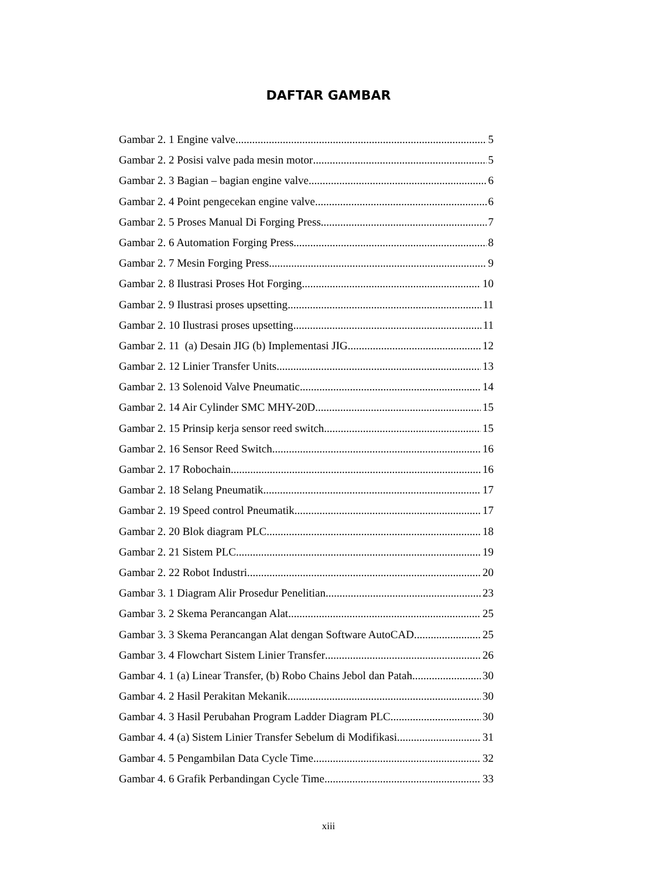DAFTAR GAMBAR
Gambar 2. 1 Engine valve 5
Gambar 2. 2 Posisi valve pada mesin motor 5
Gambar 2. 3 Bagian – bagian engine valve 6
Gambar 2. 4 Point pengecekan engine valve 6
Gambar 2. 5 Proses Manual Di Forging Press 7
Gambar 2. 6 Automation Forging Press 8
Gambar 2. 7 Mesin Forging Press 9
Gambar 2. 8 Ilustrasi Proses Hot Forging 10
Gambar 2. 9 Ilustrasi proses upsetting 11
Gambar 2. 10 Ilustrasi proses upsetting 11
Gambar 2. 11 (a) Desain JIG (b) Implementasi JIG 12
Gambar 2. 12 Linier Transfer Units 13
Gambar 2. 13 Solenoid Valve Pneumatic 14
Gambar 2. 14 Air Cylinder SMC MHY-20D 15
Gambar 2. 15 Prinsip kerja sensor reed switch 15
Gambar 2. 16 Sensor Reed Switch 16
Gambar 2. 17 Robochain 16
Gambar 2. 18 Selang Pneumatik 17
Gambar 2. 19 Speed control Pneumatik 17
Gambar 2. 20 Blok diagram PLC 18
Gambar 2. 21 Sistem PLC 19
Gambar 2. 22 Robot Industri 20
Gambar 3. 1 Diagram Alir Prosedur Penelitian 23
Gambar 3. 2 Skema Perancangan Alat 25
Gambar 3. 3 Skema Perancangan Alat dengan Software AutoCAD 25
Gambar 3. 4 Flowchart Sistem Linier Transfer 26
Gambar 4. 1 (a) Linear Transfer, (b) Robo Chains Jebol dan Patah 30
Gambar 4. 2 Hasil Perakitan Mekanik 30
Gambar 4. 3 Hasil Perubahan Program Ladder Diagram PLC 30
Gambar 4. 4 (a) Sistem Linier Transfer Sebelum di Modifikasi 31
Gambar 4. 5 Pengambilan Data Cycle Time 32
Gambar 4. 6 Grafik Perbandingan Cycle Time 33
xiii